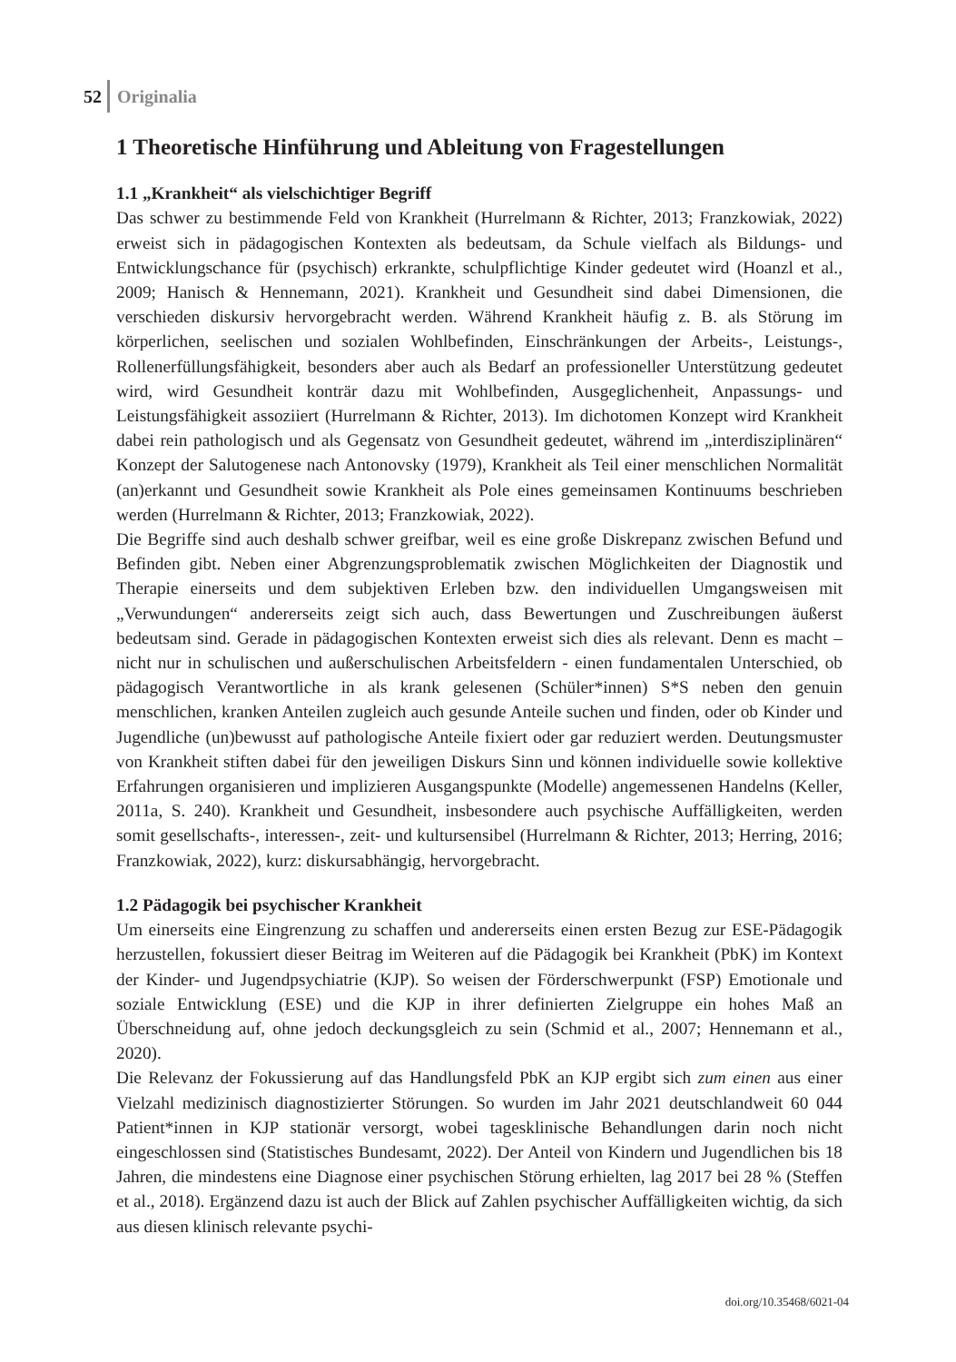52 Originalia
1 Theoretische Hinführung und Ableitung von Fragestellungen
1.1 „Krankheit“ als vielschichtiger Begriff
Das schwer zu bestimmende Feld von Krankheit (Hurrelmann & Richter, 2013; Franzkowiak, 2022) erweist sich in pädagogischen Kontexten als bedeutsam, da Schule vielfach als Bildungs- und Entwicklungschance für (psychisch) erkrankte, schulpflichtige Kinder gedeutet wird (Hoanzl et al., 2009; Hanisch & Hennemann, 2021). Krankheit und Gesundheit sind dabei Dimensionen, die verschieden diskursiv hervorgebracht werden. Während Krankheit häufig z. B. als Störung im körperlichen, seelischen und sozialen Wohlbefinden, Einschränkungen der Arbeits-, Leistungs-, Rollenerfüllungsfähigkeit, besonders aber auch als Bedarf an professioneller Unterstützung gedeutet wird, wird Gesundheit konträr dazu mit Wohlbefinden, Ausgeglichenheit, Anpassungs- und Leistungsfähigkeit assoziiert (Hurrelmann & Richter, 2013). Im dichotomen Konzept wird Krankheit dabei rein pathologisch und als Gegensatz von Gesundheit gedeutet, während im „interdisziplinären“ Konzept der Salutogenese nach Antonovsky (1979), Krankheit als Teil einer menschlichen Normalität (an)erkannt und Gesundheit sowie Krankheit als Pole eines gemeinsamen Kontinuums beschrieben werden (Hurrelmann & Richter, 2013; Franzkowiak, 2022).
Die Begriffe sind auch deshalb schwer greifbar, weil es eine große Diskrepanz zwischen Befund und Befinden gibt. Neben einer Abgrenzungsproblematik zwischen Möglichkeiten der Diagnostik und Therapie einerseits und dem subjektiven Erleben bzw. den individuellen Umgangsweisen mit „Verwundungen“ andererseits zeigt sich auch, dass Bewertungen und Zuschreibungen äußerst bedeutsam sind. Gerade in pädagogischen Kontexten erweist sich dies als relevant. Denn es macht – nicht nur in schulischen und außerschulischen Arbeitsfeldern - einen fundamentalen Unterschied, ob pädagogisch Verantwortliche in als krank gelesenen (Schüler*innen) S*S neben den genuin menschlichen, kranken Anteilen zugleich auch gesunde Anteile suchen und finden, oder ob Kinder und Jugendliche (un)bewusst auf pathologische Anteile fixiert oder gar reduziert werden. Deutungsmuster von Krankheit stiften dabei für den jeweiligen Diskurs Sinn und können individuelle sowie kollektive Erfahrungen organisieren und implizieren Ausgangspunkte (Modelle) angemessenen Handelns (Keller, 2011a, S. 240). Krankheit und Gesundheit, insbesondere auch psychische Auffälligkeiten, werden somit gesellschafts-, interessen-, zeit- und kultursensibel (Hurrelmann & Richter, 2013; Herring, 2016; Franzkowiak, 2022), kurz: diskursabhängig, hervorgebracht.
1.2 Pädagogik bei psychischer Krankheit
Um einerseits eine Eingrenzung zu schaffen und andererseits einen ersten Bezug zur ESE-Pädagogik herzustellen, fokussiert dieser Beitrag im Weiteren auf die Pädagogik bei Krankheit (PbK) im Kontext der Kinder- und Jugendpsychiatrie (KJP). So weisen der Förderschwerpunkt (FSP) Emotionale und soziale Entwicklung (ESE) und die KJP in ihrer definierten Zielgruppe ein hohes Maß an Überschneidung auf, ohne jedoch deckungsgleich zu sein (Schmid et al., 2007; Hennemann et al., 2020).
Die Relevanz der Fokussierung auf das Handlungsfeld PbK an KJP ergibt sich zum einen aus einer Vielzahl medizinisch diagnostizierter Störungen. So wurden im Jahr 2021 deutschlandweit 60 044 Patient*innen in KJP stationär versorgt, wobei tagesklinische Behandlungen darin noch nicht eingeschlossen sind (Statistisches Bundesamt, 2022). Der Anteil von Kindern und Jugendlichen bis 18 Jahren, die mindestens eine Diagnose einer psychischen Störung erhielten, lag 2017 bei 28 % (Steffen et al., 2018). Ergänzend dazu ist auch der Blick auf Zahlen psychischer Auffälligkeiten wichtig, da sich aus diesen klinisch relevante psychi-
doi.org/10.35468/6021-04